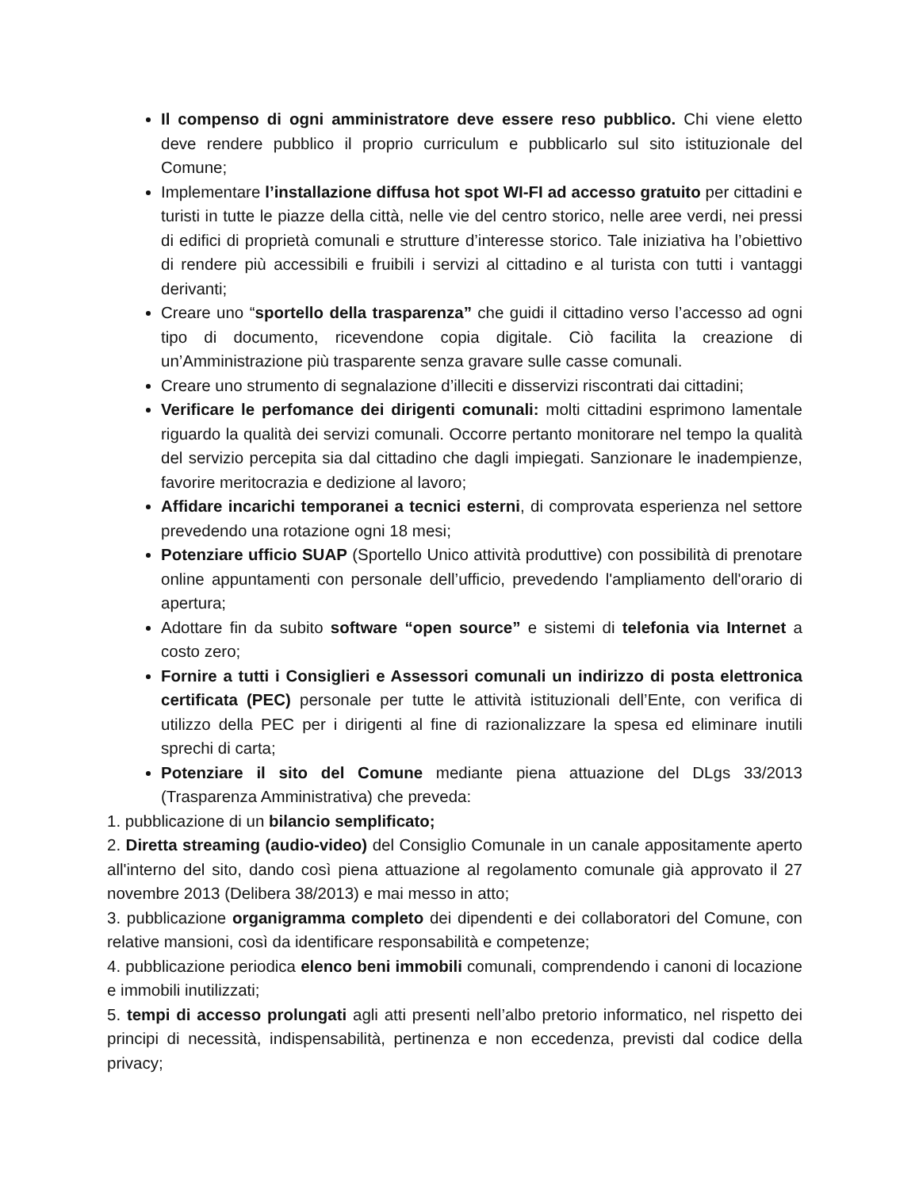Il compenso di ogni amministratore deve essere reso pubblico. Chi viene eletto deve rendere pubblico il proprio curriculum e pubblicarlo sul sito istituzionale del Comune;
Implementare l’installazione diffusa hot spot WI-FI ad accesso gratuito per cittadini e turisti in tutte le piazze della città, nelle vie del centro storico, nelle aree verdi, nei pressi di edifici di proprietà comunali e strutture d’interesse storico. Tale iniziativa ha l’obiettivo di rendere più accessibili e fruibili i servizi al cittadino e al turista con tutti i vantaggi derivanti;
Creare uno “sportello della trasparenza” che guidi il cittadino verso l’accesso ad ogni tipo di documento, ricevendone copia digitale. Ciò facilita la creazione di un’Amministrazione più trasparente senza gravare sulle casse comunali.
Creare uno strumento di segnalazione d’illeciti e disservizi riscontrati dai cittadini;
Verificare le perfomance dei dirigenti comunali: molti cittadini esprimono lamentale riguardo la qualità dei servizi comunali. Occorre pertanto monitorare nel tempo la qualità del servizio percepita sia dal cittadino che dagli impiegati. Sanzionare le inadempienze, favorire meritocrazia e dedizione al lavoro;
Affidare incarichi temporanei a tecnici esterni, di comprovata esperienza nel settore prevedendo una rotazione ogni 18 mesi;
Potenziare ufficio SUAP (Sportello Unico attività produttive) con possibilità di prenotare online appuntamenti con personale dell’ufficio, prevedendo l'ampliamento dell'orario di apertura;
Adottare fin da subito software “open source” e sistemi di telefonia via Internet a costo zero;
Fornire a tutti i Consiglieri e Assessori comunali un indirizzo di posta elettronica certificata (PEC) personale per tutte le attività istituzionali dell’Ente, con verifica di utilizzo della PEC per i dirigenti al fine di razionalizzare la spesa ed eliminare inutili sprechi di carta;
Potenziare il sito del Comune mediante piena attuazione del DLgs 33/2013 (Trasparenza Amministrativa) che preveda:
1. pubblicazione di un bilancio semplificato;
2. Diretta streaming (audio-video) del Consiglio Comunale in un canale appositamente aperto all'interno del sito, dando così piena attuazione al regolamento comunale già approvato il 27 novembre 2013 (Delibera 38/2013) e mai messo in atto;
3. pubblicazione organigramma completo dei dipendenti e dei collaboratori del Comune, con relative mansioni, così da identificare responsabilità e competenze;
4. pubblicazione periodica elenco beni immobili comunali, comprendendo i canoni di locazione e immobili inutilizzati;
5. tempi di accesso prolungati agli atti presenti nell’albo pretorio informatico, nel rispetto dei principi di necessità, indispensabilità, pertinenza e non eccedenza, previsti dal codice della privacy;